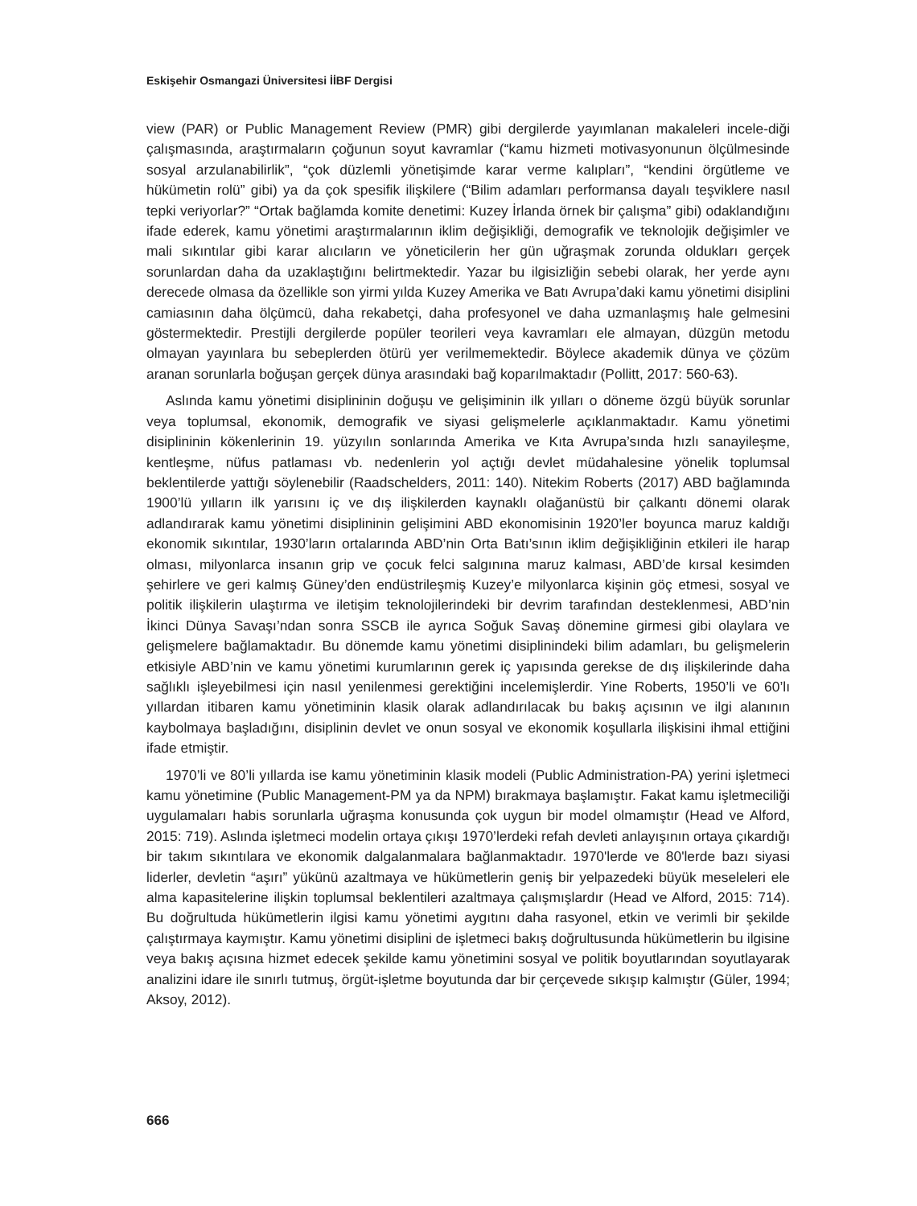Eskişehir Osmangazi Üniversitesi İİBF Dergisi
view (PAR) or Public Management Review (PMR) gibi dergilerde yayımlanan makaleleri incele-diği çalışmasında, araştırmaların çoğunun soyut kavramlar (“kamu hizmeti motivasyonunun ölçülmesinde sosyal arzulanabilirlik”, “çok düzlemli yönetişimde karar verme kalıpları”, “kendini örgütleme ve hükümetin rolü” gibi) ya da çok spesifik ilişkilere (“Bilim adamları performansa dayalı teşviklere nasıl tepki veriyorlar?” “Ortak bağlamda komite denetimi: Kuzey İrlanda örnek bir çalışma” gibi) odaklandığını ifade ederek, kamu yönetimi araştırmalarının iklim değişikliği, demografik ve teknolojik değişimler ve mali sıkıntılar gibi karar alıcıların ve yöneticilerin her gün uğraşmak zorunda oldukları gerçek sorunlardan daha da uzaklaştığını belirtmektedir. Yazar bu ilgisizliğin sebebi olarak, her yerde aynı derecede olmasa da özellikle son yirmi yılda Kuzey Amerika ve Batı Avrupa’daki kamu yönetimi disiplini camiasının daha ölçümcü, daha rekabetçi, daha profesyonel ve daha uzmanlaşmış hale gelmesini göstermektedir. Prestijli dergilerde popüler teorileri veya kavramları ele almayan, düzgün metodu olmayan yayınlara bu sebeplerden ötürü yer verilmemektedir. Böylece akademik dünya ve çözüm aranan sorunlarla boğuşan gerçek dünya arasındaki bağ koparılmaktadır (Pollitt, 2017: 560-63).
Aslında kamu yönetimi disiplininin doğuşu ve gelişiminin ilk yılları o döneme özgü büyük sorunlar veya toplumsal, ekonomik, demografik ve siyasi gelişmelerle açıklanmaktadır. Kamu yönetimi disiplininin kökenlerinin 19. yüzyılın sonlarında Amerika ve Kıta Avrupa’sında hızlı sanayileşme, kentleşme, nüfus patlaması vb. nedenlerin yol açtığı devlet müdahalesine yönelik toplumsal beklentilerde yattığı söylenebilir (Raadschelders, 2011: 140). Nitekim Roberts (2017) ABD bağlamında 1900’lü yılların ilk yarısını iç ve dış ilişkilerden kaynaklı olağanüstü bir çalkantı dönemi olarak adlandırarak kamu yönetimi disiplininin gelişimini ABD ekonomisinin 1920’ler boyunca maruz kaldığı ekonomik sıkıntılar, 1930’ların ortalarında ABD’nin Orta Batı’sının iklim değişikliğinin etkileri ile harap olması, milyonlarca insanın grip ve çocuk felci salgınına maruz kalması, ABD’de kırsal kesimden şehirlere ve geri kalmış Güney’den endüstrileşmiş Kuzey’e milyonlarca kişinin göç etmesi, sosyal ve politik ilişkilerin ulaştırma ve iletişim teknolojilerindeki bir devrim tarafından desteklenmesi, ABD’nin İkinci Dünya Savaşı’ndan sonra SSCB ile ayrıca Soğuk Savaş dönemine girmesi gibi olaylara ve gelişmelere bağlamaktadır. Bu dönemde kamu yönetimi disiplinindeki bilim adamları, bu gelişmelerin etkisiyle ABD’nin ve kamu yönetimi kurumlarının gerek iç yapısında gerekse de dış ilişkilerinde daha sağlıklı işleyebilmesi için nasıl yenilenmesi gerektiğini incelemişlerdir. Yine Roberts, 1950’li ve 60’lı yıllardan itibaren kamu yönetiminin klasik olarak adlandırılacak bu bakış açısının ve ilgi alanının kaybolmaya başladığını, disiplinin devlet ve onun sosyal ve ekonomik koşullarla ilişkisini ihmal ettiğini ifade etmiştir.
1970’li ve 80’li yıllarda ise kamu yönetiminin klasik modeli (Public Administration-PA) yerini işletmeci kamu yönetimine (Public Management-PM ya da NPM) bırakmaya başlamıştır. Fakat kamu işletmeciliği uygulamaları habis sorunlarla uğraşma konusunda çok uygun bir model olmamıştır (Head ve Alford, 2015: 719). Aslında işletmeci modelin ortaya çıkışı 1970’lerdeki refah devleti anlayışının ortaya çıkardığı bir takım sıkıntılara ve ekonomik dalgalanmalara bağlanmaktadır. 1970'lerde ve 80'lerde bazı siyasi liderler, devletin “aşırı” yükünü azaltmaya ve hükümetlerin geniş bir yelpazedeki büyük meseleleri ele alma kapasitelerine ilişkin toplumsal beklentileri azaltmaya çalışmışlardır (Head ve Alford, 2015: 714). Bu doğrultuda hükümetlerin ilgisi kamu yönetimi aygıtını daha rasyonel, etkin ve verimli bir şekilde çalıştırmaya kaymıştır. Kamu yönetimi disiplini de işletmeci bakış doğrultusunda hükümetlerin bu ilgisine veya bakış açısına hizmet edecek şekilde kamu yönetimini sosyal ve politik boyutlarından soyutlayarak analizini idare ile sınırlı tutmuş, örgüt-işletme boyutunda dar bir çerçevede sıkışıp kalmıştır (Güler, 1994; Aksoy, 2012).
666